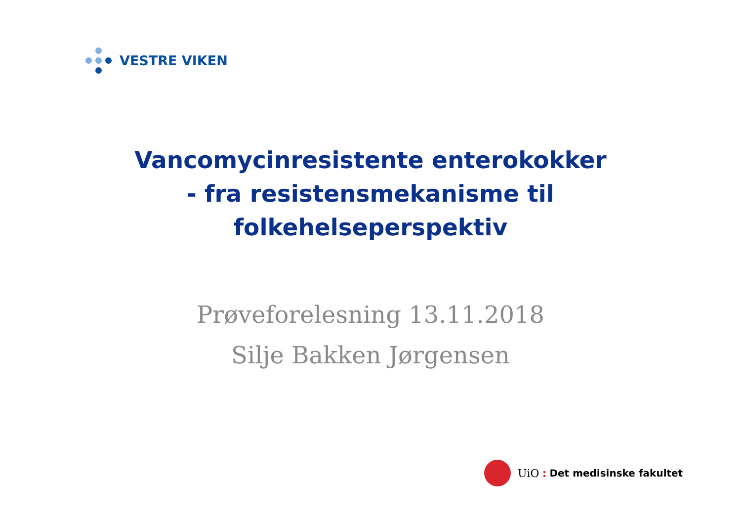VESTRE VIKEN
Vancomycinresistente enterokokker
- fra resistensmekanisme til
folkehelseperspektiv
Prøveforelesning 13.11.2018
Silje Bakken Jørgensen
UiO: Det medisinske fakultet